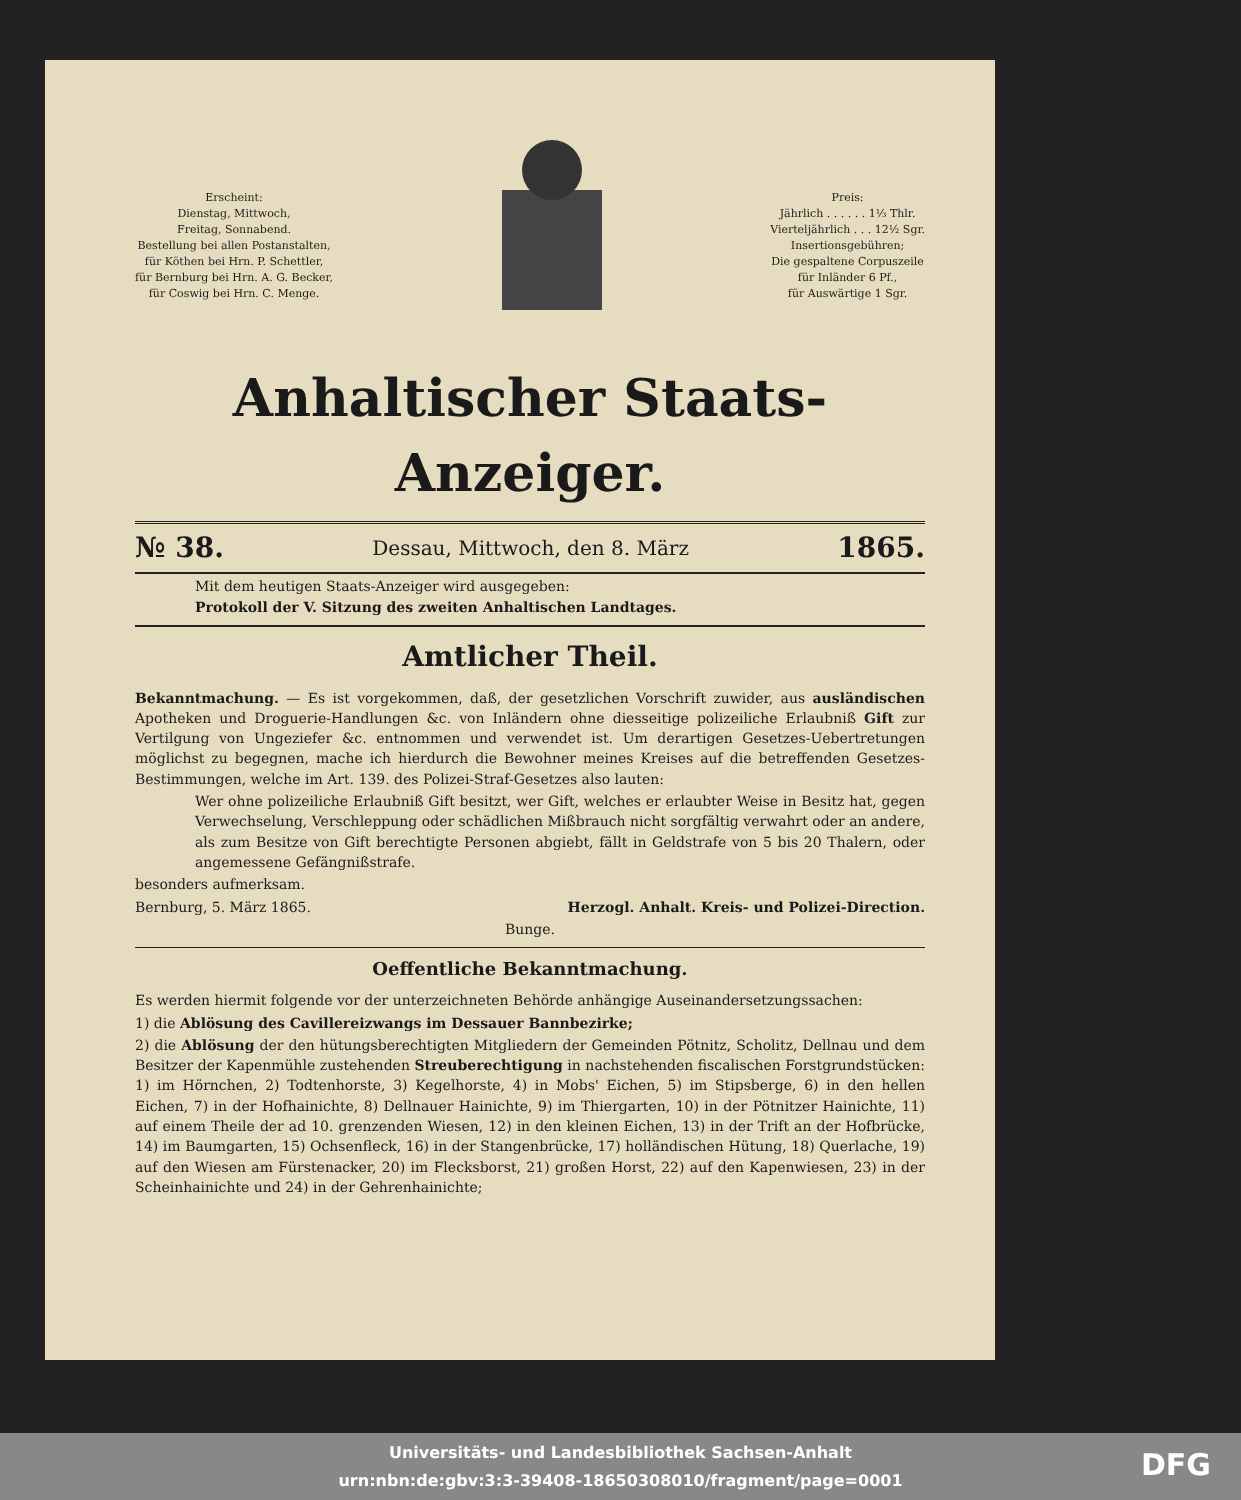Erscheint:
Dienstag, Mittwoch,
Freitag, Sonnabend.
Bestellung bei allen Postanstalten,
für Köthen bei Hrn. P. Schettler,
für Bernburg bei Hrn. A. G. Becker,
für Coswig bei Hrn. C. Menge.
Preis:
Jährlich . . . . . . 1⅓ Thlr.
Vierteljährlich . . . 12½ Sgr.
Insertionsgebühren;
Die gespaltene Corpuszeile
für Inländer 6 Pf.,
für Auswärtige 1 Sgr.
Anhaltischer Staats-Anzeiger.
№ 38. Dessau, Mittwoch, den 8. März 1865.
Mit dem heutigen Staats-Anzeiger wird ausgegeben:
Protokoll der V. Sitzung des zweiten Anhaltischen Landtages.
Amtlicher Theil.
Bekanntmachung. — Es ist vorgekommen, daß, der gesetzlichen Vorschrift zuwider, aus ausländischen Apotheken und Droguerie-Handlungen &c. von Inländern ohne diesseitige polizeiliche Erlaubniß Gift zur Vertilgung von Ungeziefer &c. entnommen und verwendet ist. Um derartigen Gesetzes-Uebertretungen möglichst zu begegnen, mache ich hierdurch die Bewohner meines Kreises auf die betreffenden Gesetzes-Bestimmungen, welche im Art. 139. des Polizei-Straf-Gesetzes also lauten:
Wer ohne polizeiliche Erlaubniß Gift besitzt, wer Gift, welches er erlaubter Weise in Besitz hat, gegen Verwechselung, Verschleppung oder schädlichen Mißbrauch nicht sorgfältig verwahrt oder an andere, als zum Besitze von Gift berechtigte Personen abgiebt, fällt in Geldstrafe von 5 bis 20 Thalern, oder angemessene Gefängnißstrafe.
besonders aufmerksam.
Bernburg, 5. März 1865. Herzogl. Anhalt. Kreis- und Polizei-Direction.
Bunge.
Oeffentliche Bekanntmachung.
Es werden hiermit folgende vor der unterzeichneten Behörde anhängige Auseinandersetzungssachen:
1) die Ablösung des Cavillereizwangs im Dessauer Bannbezirke;
2) die Ablösung der den hütungsberechtigten Mitgliedern der Gemeinden Pötnitz, Scholitz, Dellnau und dem Besitzer der Kapenmühle zustehenden Streuberechtigung in nachstehenden fiscalischen Forstgrundstücken: 1) im Hörnchen, 2) Todtenhorste, 3) Kegelhorste, 4) in Mobs' Eichen, 5) im Stipsberge, 6) in den hellen Eichen, 7) in der Hofhainichte, 8) Dellnauer Hainichte, 9) im Thiergarten, 10) in der Pötnitzer Hainichte, 11) auf einem Theile der ad 10. grenzenden Wiesen, 12) in den kleinen Eichen, 13) in der Trift an der Hofbrücke, 14) im Baumgarten, 15) Ochsenfleck, 16) in der Stangenbrücke, 17) holländischen Hütung, 18) Querlache, 19) auf den Wiesen am Fürstenacker, 20) im Flecksborst, 21) großen Horst, 22) auf den Kapenwiesen, 23) in der Scheinhainichte und 24) in der Gehrenhainichte;
Universitäts- und Landesbibliothek Sachsen-Anhalt
urn:nbn:de:gbv:3:3-39408-18650308010/fragment/page=0001
DFG